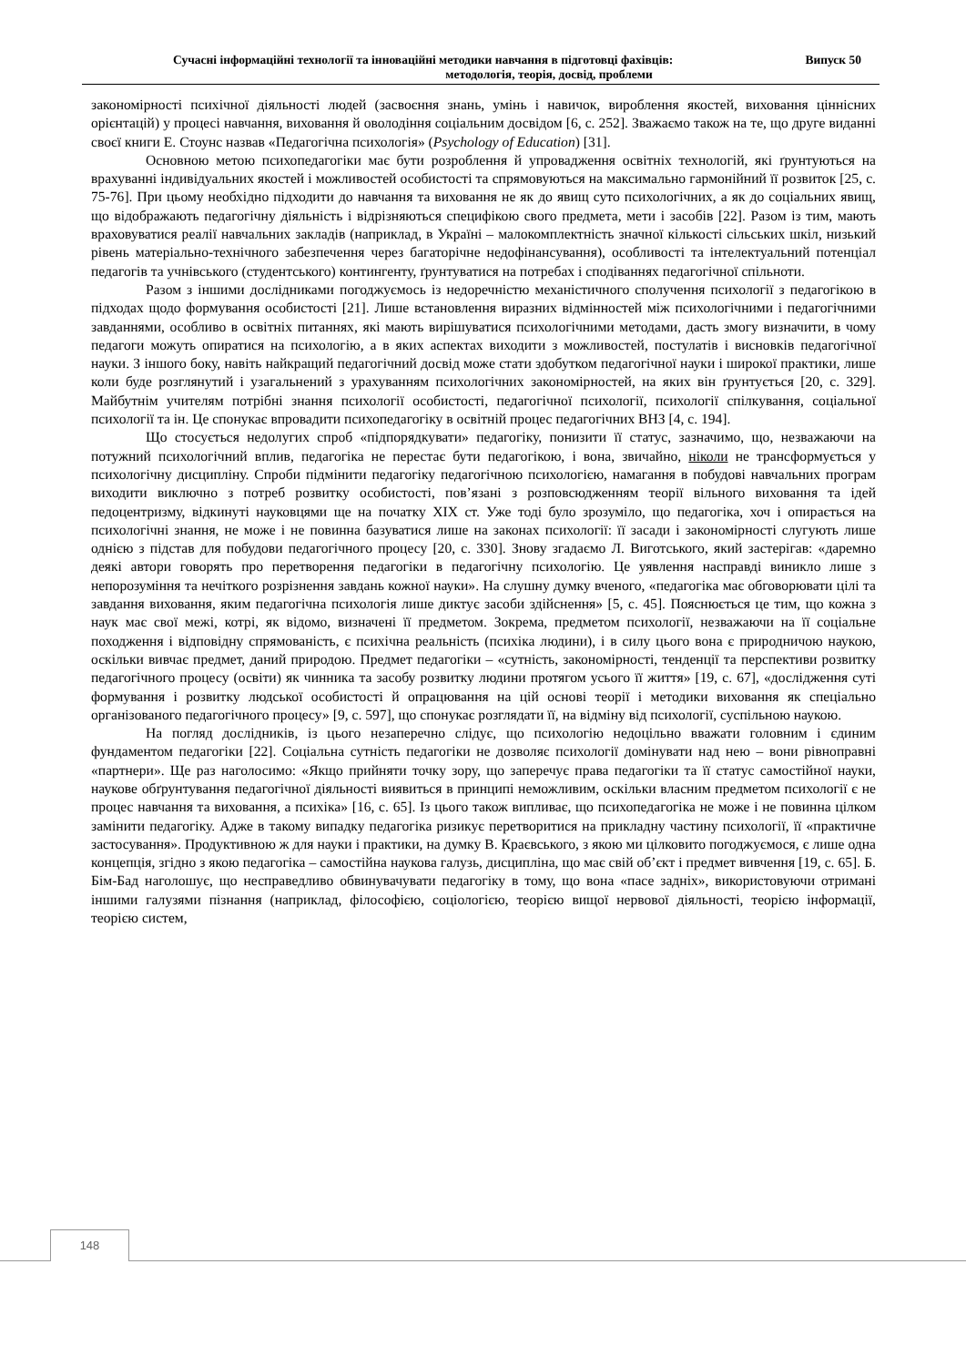Сучасні інформаційні технології та інноваційні методики навчання в підготовці фахівців: Випуск 50
методологія, теорія, досвід, проблеми
закономірності психічної діяльності людей (засвоєння знань, умінь і навичок, вироблення якостей, виховання ціннісних орієнтацій) у процесі навчання, виховання й оволодіння соціальним досвідом [6, с. 252]. Зважаємо також на те, що друге виданні своєї книги Е. Стоунс назвав «Педагогічна психологія» (Psychology of Education) [31].
Основною метою психопедагогіки має бути розроблення й упровадження освітніх технологій, які ґрунтуються на врахуванні індивідуальних якостей і можливостей особистості та спрямовуються на максимально гармонійний її розвиток [25, с. 75-76]. При цьому необхідно підходити до навчання та виховання не як до явищ суто психологічних, а як до соціальних явищ, що відображають педагогічну діяльність і відрізняються специфікою свого предмета, мети і засобів [22]. Разом із тим, мають враховуватися реалії навчальних закладів (наприклад, в Україні – малокомплектність значної кількості сільських шкіл, низький рівень матеріально-технічного забезпечення через багаторічне недофінансування), особливості та інтелектуальний потенціал педагогів та учнівського (студентського) контингенту, ґрунтуватися на потребах і сподіваннях педагогічної спільноти.
Разом з іншими дослідниками погоджуємось із недоречністю механістичного сполучення психології з педагогікою в підходах щодо формування особистості [21]. Лише встановлення виразних відмінностей між психологічними і педагогічними завданнями, особливо в освітніх питаннях, які мають вирішуватися психологічними методами, дасть змогу визначити, в чому педагоги можуть опиратися на психологію, а в яких аспектах виходити з можливостей, постулатів і висновків педагогічної науки. З іншого боку, навіть найкращий педагогічний досвід може стати здобутком педагогічної науки і широкої практики, лише коли буде розглянутий і узагальнений з урахуванням психологічних закономірностей, на яких він ґрунтується [20, с. 329]. Майбутнім учителям потрібні знання психології особистості, педагогічної психології, психології спілкування, соціальної психології та ін. Це спонукає впровадити психопедагогіку в освітній процес педагогічних ВНЗ [4, с. 194].
Що стосується недолугих спроб «підпорядкувати» педагогіку, понизити її статус, зазначимо, що, незважаючи на потужний психологічний вплив, педагогіка не перестає бути педагогікою, і вона, звичайно, ніколи не трансформується у психологічну дисципліну. Спроби підмінити педагогіку педагогічною психологією, намагання в побудові навчальних програм виходити виключно з потреб розвитку особистості, пов’язані з розповсюдженням теорії вільного виховання та ідей педоцентризму, відкинуті науковцями ще на початку ХІХ ст. Уже тоді було зрозуміло, що педагогіка, хоч і опирається на психологічні знання, не може і не повинна базуватися лише на законах психології: її засади і закономірності слугують лише однією з підстав для побудови педагогічного процесу [20, с. 330]. Знову згадаємо Л. Виготського, який застерігав: «даремно деякі автори говорять про перетворення педагогіки в педагогічну психологію. Це уявлення насправді виникло лише з непорозуміння та нечіткого розрізнення завдань кожної науки». На слушну думку вченого, «педагогіка має обговорювати цілі та завдання виховання, яким педагогічна психологія лише диктує засоби здійснення» [5, с. 45]. Пояснюється це тим, що кожна з наук має свої межі, котрі, як відомо, визначені її предметом. Зокрема, предметом психології, незважаючи на її соціальне походження і відповідну спрямованість, є психічна реальність (психіка людини), і в силу цього вона є природничою наукою, оскільки вивчає предмет, даний природою. Предмет педагогіки – «сутність, закономірності, тенденції та перспективи розвитку педагогічного процесу (освіти) як чинника та засобу розвитку людини протягом усього її життя» [19, с. 67], «дослідження суті формування і розвитку людської особистості й опрацювання на цій основі теорії і методики виховання як спеціально організованого педагогічного процесу» [9, с. 597], що спонукає розглядати її, на відміну від психології, суспільною наукою.
На погляд дослідників, із цього незаперечно слідує, що психологію недоцільно вважати головним і єдиним фундаментом педагогіки [22]. Соціальна сутність педагогіки не дозволяє психології домінувати над нею – вони рівноправні «партнери». Ще раз наголосимо: «Якщо прийняти точку зору, що заперечує права педагогіки та її статус самостійної науки, наукове обґрунтування педагогічної діяльності виявиться в принципі неможливим, оскільки власним предметом психології є не процес навчання та виховання, а психіка» [16, с. 65]. Із цього також випливає, що психопедагогіка не може і не повинна цілком замінити педагогіку. Адже в такому випадку педагогіка ризикує перетворитися на прикладну частину психології, її «практичне застосування». Продуктивною ж для науки і практики, на думку В. Краєвського, з якою ми цілковито погоджуємося, є лише одна концепція, згідно з якою педагогіка – самостійна наукова галузь, дисципліна, що має свій об’єкт і предмет вивчення [19, с. 65]. Б. Бім-Бад наголошує, що несправедливо обвинувачувати педагогіку в тому, що вона «пасе задніх», використовуючи отримані іншими галузями пізнання (наприклад, філософією, соціологією, теорією вищої нервової діяльності, теорією інформації, теорією систем,
148